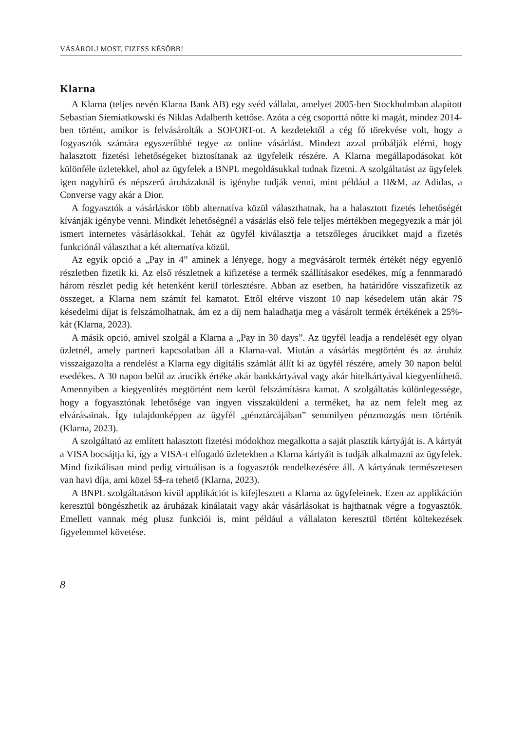VÁSÁROLJ MOST, FIZESS KÉSŐBB!
Klarna
A Klarna (teljes nevén Klarna Bank AB) egy svéd vállalat, amelyet 2005-ben Stockholmban alapított Sebastian Siemiatkowski és Niklas Adalberth kettőse. Azóta a cég csoporttá nőtte ki magát, mindez 2014-ben történt, amikor is felvásárolták a SOFORT-ot. A kezdetektől a cég fő törekvése volt, hogy a fogyasztók számára egyszerűbbé tegye az online vásárlást. Mindezt azzal próbálják elérni, hogy halasztott fizetési lehetőségeket biztosítanak az ügyfeleik részére. A Klarna megállapodásokat köt különféle üzletekkel, ahol az ügyfelek a BNPL megoldásukkal tudnak fizetni. A szolgáltatást az ügyfelek igen nagyhírű és népszerű áruházaknál is igénybe tudják venni, mint például a H&M, az Adidas, a Converse vagy akár a Dior.
A fogyasztók a vásárláskor több alternatíva közül választhatnak, ha a halasztott fizetés lehetőségét kívánják igénybe venni. Mindkét lehetőségnél a vásárlás első fele teljes mértékben megegyezik a már jól ismert internetes vásárlásokkal. Tehát az ügyfél kiválasztja a tetszőleges árucikket majd a fizetés funkciónál választhat a két alternatíva közül.
Az egyik opció a „Pay in 4” aminek a lényege, hogy a megvásárolt termék értékét négy egyenlő részletben fizetik ki. Az első részletnek a kifizetése a termék szállításakor esedékes, míg a fennmaradó három részlet pedig két hetenként kerül törlesztésre. Abban az esetben, ha határidőre visszafizetik az összeget, a Klarna nem számít fel kamatot. Ettől eltérve viszont 10 nap késedelem után akár 7$ késedelmi díjat is felszámolhatnak, ám ez a díj nem haladhatja meg a vásárolt termék értékének a 25%-kát (Klarna, 2023).
A másik opció, amivel szolgál a Klarna a „Pay in 30 days”. Az ügyfél leadja a rendelését egy olyan üzletnél, amely partneri kapcsolatban áll a Klarna-val. Miután a vásárlás megtörtént és az áruház visszaigazolta a rendelést a Klarna egy digitális számlát állít ki az ügyfél részére, amely 30 napon belül esedékes. A 30 napon belül az árucikk értéke akár bankkártyával vagy akár hitelkártyával kiegyenlíthető. Amennyiben a kiegyenlítés megtörtént nem kerül felszámításra kamat. A szolgáltatás különlegessége, hogy a fogyasztónak lehetősége van ingyen visszaküldeni a terméket, ha az nem felelt meg az elvárásainak. Így tulajdonképpen az ügyfél „pénztárcájában” semmilyen pénzmozgás nem történik (Klarna, 2023).
A szolgáltató az említett halasztott fizetési módokhoz megalkotta a saját plasztik kártyáját is. A kártyát a VISA bocsájtja ki, így a VISA-t elfogadó üzletekben a Klarna kártyáit is tudják alkalmazni az ügyfelek. Mind fizikálisan mind pedig virtuálisan is a fogyasztók rendelkezésére áll. A kártyának természetesen van havi díja, ami közel 5$-ra tehető (Klarna, 2023).
A BNPL szolgáltatáson kívül applikációt is kifejlesztett a Klarna az ügyfeleinek. Ezen az applikáción keresztül böngészhetik az áruházak kínálatait vagy akár vásárlásokat is hajthatnak végre a fogyasztók. Emellett vannak még plusz funkciói is, mint például a vállalaton keresztül történt költekezések figyelemmel követése.
8